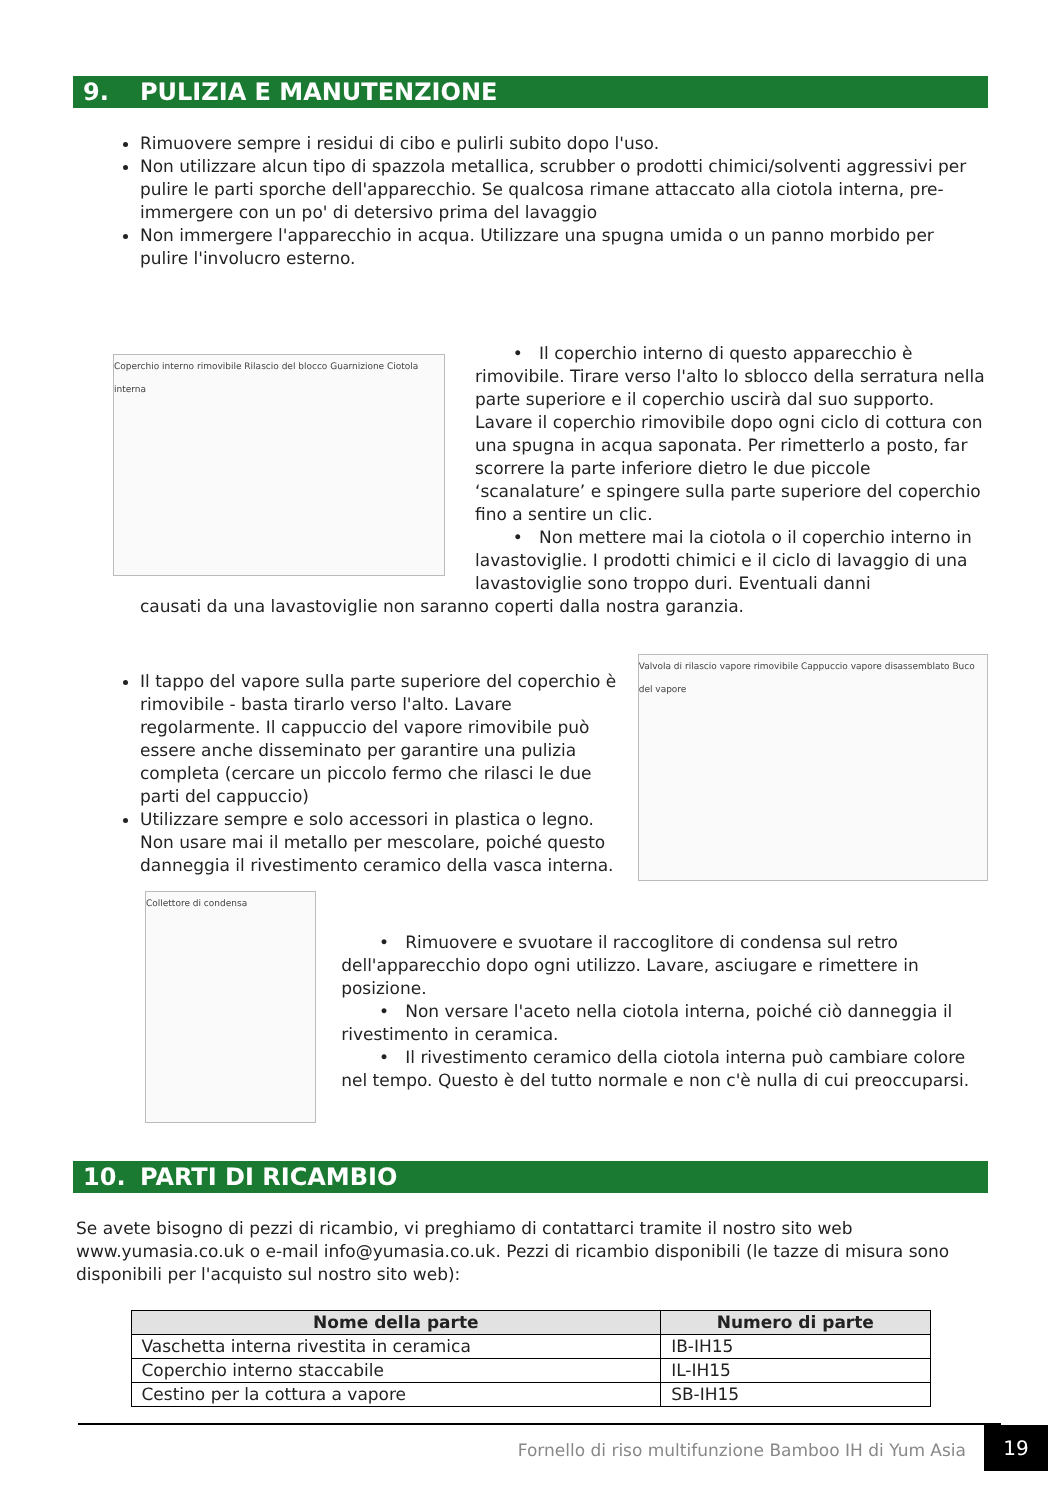9. PULIZIA E MANUTENZIONE
Rimuovere sempre i residui di cibo e pulirli subito dopo l'uso.
Non utilizzare alcun tipo di spazzola metallica, scrubber o prodotti chimici/solventi aggressivi per pulire le parti sporche dell'apparecchio. Se qualcosa rimane attaccato alla ciotola interna, pre-immergere con un po' di detersivo prima del lavaggio
Non immergere l'apparecchio in acqua. Utilizzare una spugna umida o un panno morbido per pulire l'involucro esterno.
Coperchio interno rimovibile Rilascio del blocco Guarnizione Ciotola interna
• Il coperchio interno di questo apparecchio è rimovibile. Tirare verso l'alto lo sblocco della serratura nella parte superiore e il coperchio uscirà dal suo supporto. Lavare il coperchio rimovibile dopo ogni ciclo di cottura con una spugna in acqua saponata. Per rimetterlo a posto, far scorrere la parte inferiore dietro le due piccole ‘scanalature’ e spingere sulla parte superiore del coperchio fino a sentire un clic.
• Non mettere mai la ciotola o il coperchio interno in lavastoviglie. I prodotti chimici e il ciclo di lavaggio di una lavastoviglie sono troppo duri. Eventuali danni
causati da una lavastoviglie non saranno coperti dalla nostra garanzia.
Il tappo del vapore sulla parte superiore del coperchio è rimovibile - basta tirarlo verso l'alto. Lavare regolarmente. Il cappuccio del vapore rimovibile può essere anche disseminato per garantire una pulizia completa (cercare un piccolo fermo che rilasci le due parti del cappuccio)
Utilizzare sempre e solo accessori in plastica o legno. Non usare mai il metallo per mescolare, poiché questo danneggia il rivestimento ceramico della vasca interna.
Valvola di rilascio vapore rimovibile Cappuccio vapore disassemblato Buco del vapore
Collettore di condensa
• Rimuovere e svuotare il raccoglitore di condensa sul retro dell'apparecchio dopo ogni utilizzo. Lavare, asciugare e rimettere in posizione.
• Non versare l'aceto nella ciotola interna, poiché ciò danneggia il rivestimento in ceramica.
• Il rivestimento ceramico della ciotola interna può cambiare colore nel tempo. Questo è del tutto normale e non c'è nulla di cui preoccuparsi.
10. PARTI DI RICAMBIO
Se avete bisogno di pezzi di ricambio, vi preghiamo di contattarci tramite il nostro sito web www.yumasia.co.uk o e-mail info@yumasia.co.uk. Pezzi di ricambio disponibili (le tazze di misura sono disponibili per l'acquisto sul nostro sito web):
| Nome della parte | Numero di parte |
| --- | --- |
| Vaschetta interna rivestita in ceramica | IB-IH15 |
| Coperchio interno staccabile | IL-IH15 |
| Cestino per la cottura a vapore | SB-IH15 |
Fornello di riso multifunzione Bamboo IH di Yum Asia 19